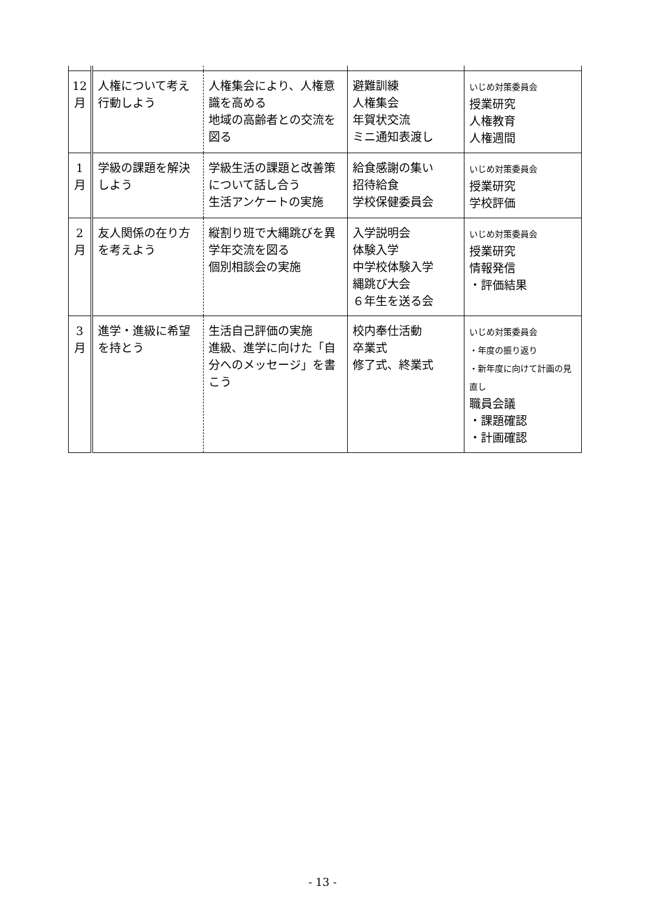| 12 月 | 人権について考え行動しよう | 人権集会により、人権意識を高める 地域の高齢者との交流を図る | 避難訓練 人権集会 年賀状交流 ミニ通知表渡し | いじめ対策委員会 授業研究 人権教育 人権週間 |
| 1 月 | 学級の課題を解決しよう | 学級生活の課題と改善策について話し合う 生活アンケートの実施 | 給食感謝の集い 招待給食 学校保健委員会 | いじめ対策委員会 授業研究 学校評価 |
| 2 月 | 友人関係の在り方を考えよう | 縦割り班で大縄跳びを異学年交流を図る 個別相談会の実施 | 入学説明会 体験入学 中学校体験入学 縄跳び大会 ６年生を送る会 | いじめ対策委員会 授業研究 情報発信 ・評価結果 |
| 3 月 | 進学・進級に希望を持とう | 生活自己評価の実施 進級、進学に向けた「自分へのメッセージ」を書こう | 校内奉仕活動 卒業式 修了式、終業式 | いじめ対策委員会 ・年度の振り返り ・新年度に向けて計画の見直し 職員会議 ・課題確認 ・計画確認 |
- 13 -